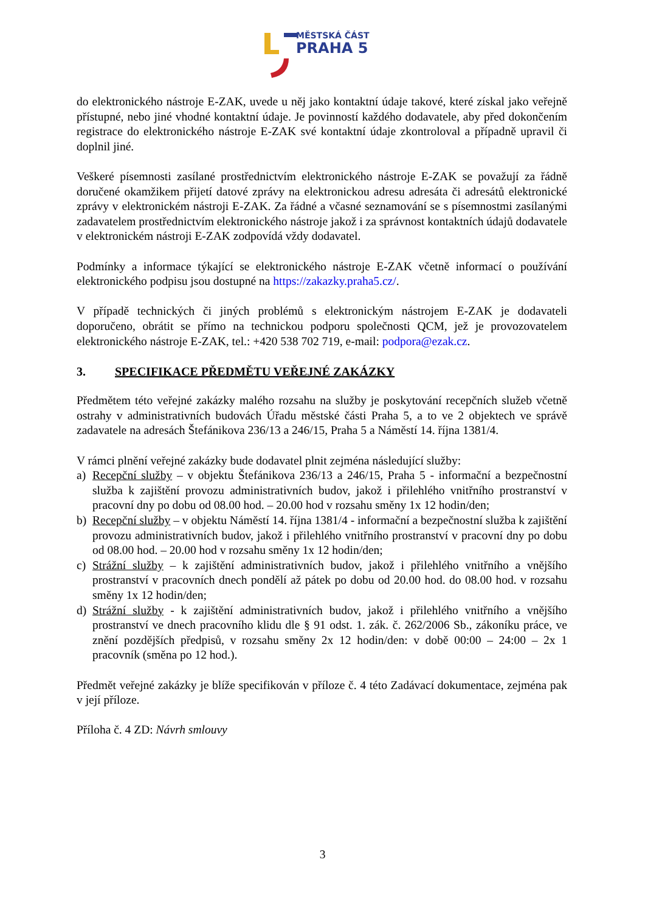MĚSTSKÁ ČÁST
PRAHA 5
do elektronického nástroje E-ZAK, uvede u něj jako kontaktní údaje takové, které získal jako veřejně přístupné, nebo jiné vhodné kontaktní údaje. Je povinností každého dodavatele, aby před dokončením registrace do elektronického nástroje E-ZAK své kontaktní údaje zkontroloval a případně upravil či doplnil jiné.
Veškeré písemnosti zasílané prostřednictvím elektronického nástroje E-ZAK se považují za řádně doručené okamžikem přijetí datové zprávy na elektronickou adresu adresáta či adresátů elektronické zprávy v elektronickém nástroji E-ZAK. Za řádné a včasné seznamování se s písemnostmi zasílanými zadavatelem prostřednictvím elektronického nástroje jakož i za správnost kontaktních údajů dodavatele v elektronickém nástroji E-ZAK zodpovídá vždy dodavatel.
Podmínky a informace týkající se elektronického nástroje E-ZAK včetně informací o používání elektronického podpisu jsou dostupné na https://zakazky.praha5.cz/.
V případě technických či jiných problémů s elektronickým nástrojem E-ZAK je dodavateli doporučeno, obrátit se přímo na technickou podporu společnosti QCM, jež je provozovatelem elektronického nástroje E-ZAK, tel.: +420 538 702 719, e-mail: podpora@ezak.cz.
3. SPECIFIKACE PŘEDMĚTU VEŘEJNÉ ZAKÁZKY
Předmětem této veřejné zakázky malého rozsahu na služby je poskytování recepčních služeb včetně ostrahy v administrativních budovách Úřadu městské části Praha 5, a to ve 2 objektech ve správě zadavatele na adresách Štefánikova 236/13 a 246/15, Praha 5 a Náměstí 14. října 1381/4.
V rámci plnění veřejné zakázky bude dodavatel plnit zejména následující služby:
a) Recepční služby – v objektu Štefánikova 236/13 a 246/15, Praha 5 - informační a bezpečnostní služba k zajištění provozu administrativních budov, jakož i přilehlého vnitřního prostranství v pracovní dny po dobu od 08.00 hod. – 20.00 hod v rozsahu směny 1x 12 hodin/den;
b) Recepční služby – v objektu Náměstí 14. října 1381/4 - informační a bezpečnostní služba k zajištění provozu administrativních budov, jakož i přilehlého vnitřního prostranství v pracovní dny po dobu od 08.00 hod. – 20.00 hod v rozsahu směny 1x 12 hodin/den;
c) Strážní služby – k zajištění administrativních budov, jakož i přilehlého vnitřního a vnějšího prostranství v pracovních dnech pondělí až pátek po dobu od 20.00 hod. do 08.00 hod. v rozsahu směny 1x 12 hodin/den;
d) Strážní služby - k zajištění administrativních budov, jakož i přilehlého vnitřního a vnějšího prostranství ve dnech pracovního klidu dle § 91 odst. 1. zák. č. 262/2006 Sb., zákoníku práce, ve znění pozdějších předpisů, v rozsahu směny 2x 12 hodin/den: v době 00:00 – 24:00 – 2x 1 pracovník (směna po 12 hod.).
Předmět veřejné zakázky je blíže specifikován v příloze č. 4 této Zadávací dokumentace, zejména pak v její příloze.
Příloha č. 4 ZD: Návrh smlouvy
3